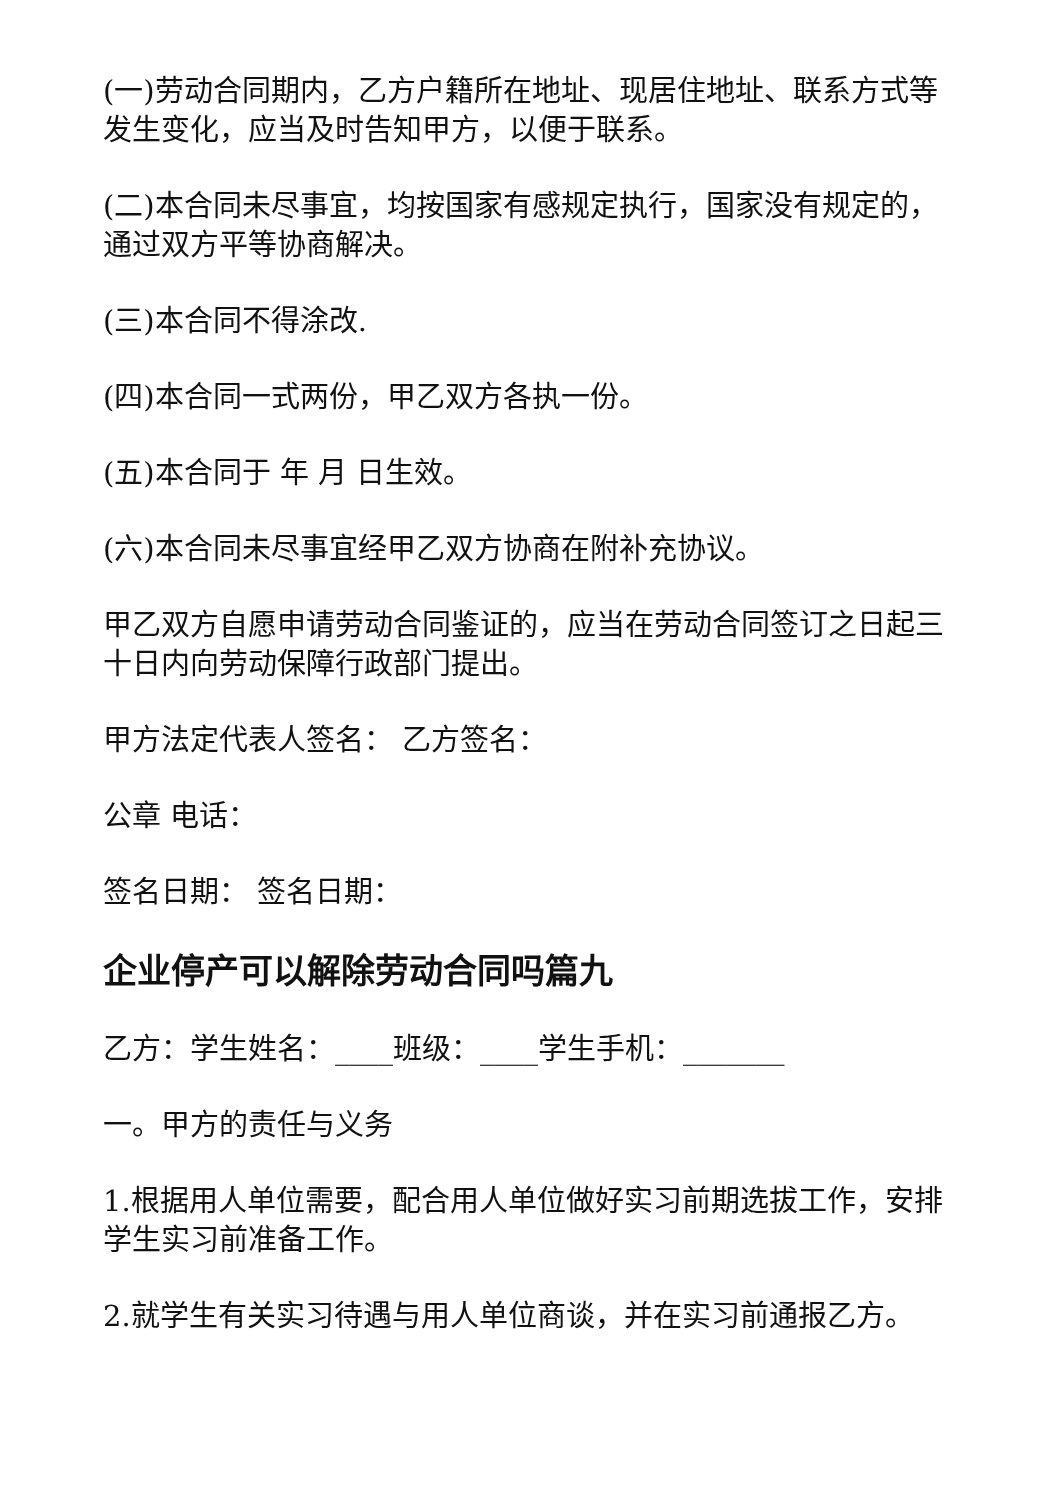(一)劳动合同期内，乙方户籍所在地址、现居住地址、联系方式等发生变化，应当及时告知甲方，以便于联系。
(二)本合同未尽事宜，均按国家有感规定执行，国家没有规定的，通过双方平等协商解决。
(三)本合同不得涂改.
(四)本合同一式两份，甲乙双方各执一份。
(五)本合同于 年 月 日生效。
(六)本合同未尽事宜经甲乙双方协商在附补充协议。
甲乙双方自愿申请劳动合同鉴证的，应当在劳动合同签订之日起三十日内向劳动保障行政部门提出。
甲方法定代表人签名： 乙方签名：
公章 电话：
签名日期： 签名日期：
企业停产可以解除劳动合同吗篇九
乙方：学生姓名：____班级：____学生手机：_______
一。甲方的责任与义务
1.根据用人单位需要，配合用人单位做好实习前期选拔工作，安排学生实习前准备工作。
2.就学生有关实习待遇与用人单位商谈，并在实习前通报乙方。